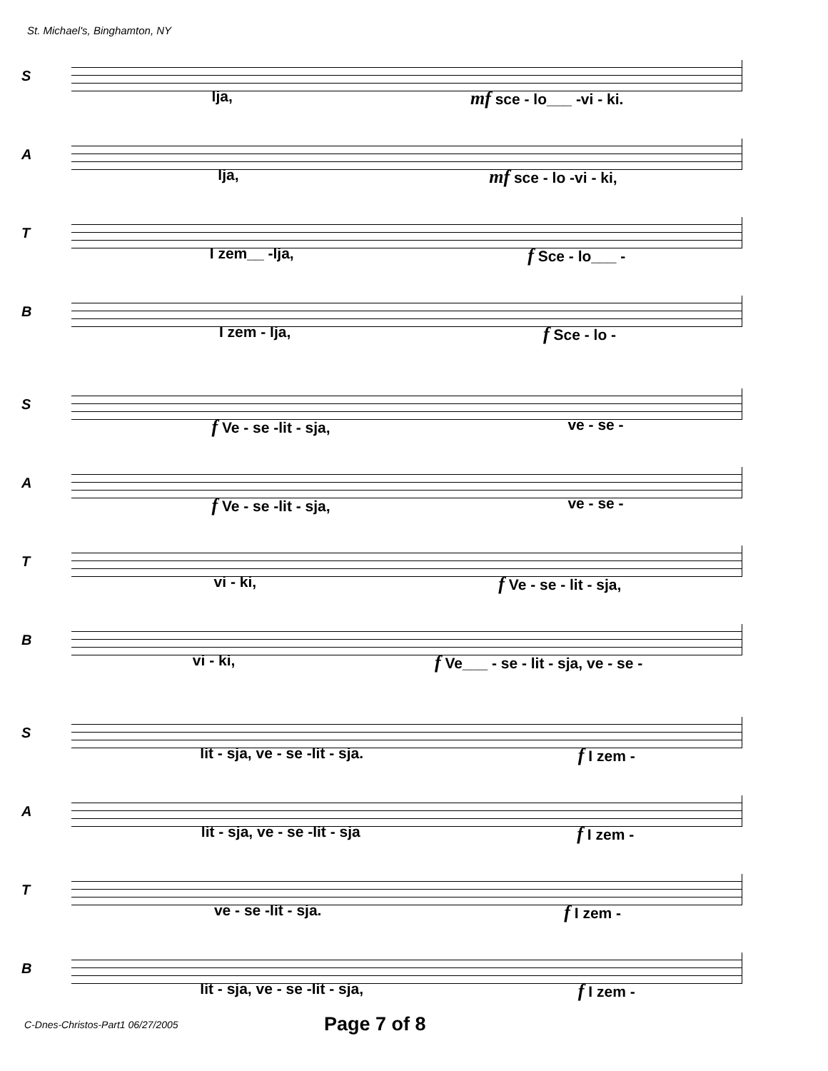St. Michael's, Binghamton, NY
S
lja, mf sce - lo___ -vi - ki.
A
lja, mf sce - lo -vi - ki,
T
I zem__ -lja, f Sce - lo___ -
B
I zem - lja, f Sce - lo -
S
f Ve - se -lit - sja, ve - se -
A
f Ve - se -lit - sja, ve - se -
T
vi - ki, f Ve - se - lit - sja,
B
vi - ki, f Ve___ - se - lit - sja, ve - se -
S
lit - sja, ve - se -lit - sja. f I zem -
A
lit - sja, ve - se -lit - sja f I zem -
T
ve - se -lit - sja. f I zem -
B
lit - sja, ve - se -lit - sja, f I zem -
C-Dnes-Christos-Part1 06/27/2005 Page 7 of 8